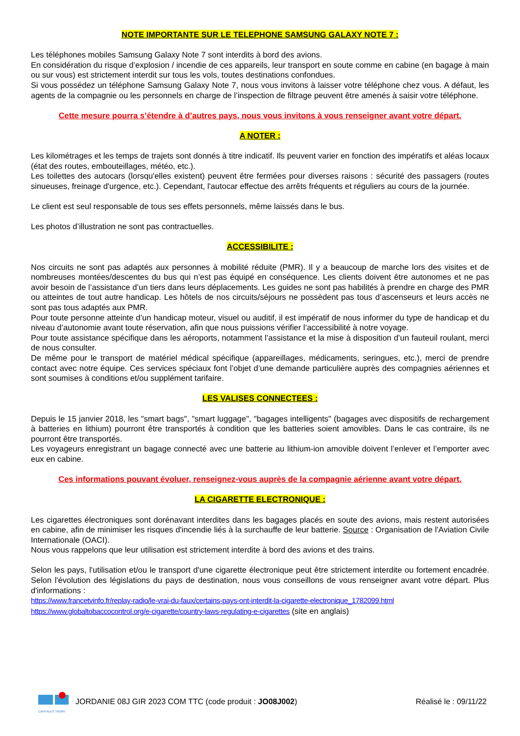NOTE IMPORTANTE SUR LE TELEPHONE SAMSUNG GALAXY NOTE 7 :
Les téléphones mobiles Samsung Galaxy Note 7 sont interdits à bord des avions.
En considération du risque d’explosion / incendie de ces appareils, leur transport en soute comme en cabine (en bagage à main ou sur vous) est strictement interdit sur tous les vols, toutes destinations confondues.
Si vous possédez un téléphone Samsung Galaxy Note 7, nous vous invitons à laisser votre téléphone chez vous. A défaut, les agents de la compagnie ou les personnels en charge de l’inspection de filtrage peuvent être amenés à saisir votre téléphone.
Cette mesure pourra s’étendre à d’autres pays, nous vous invitons à vous renseigner avant votre départ.
A NOTER :
Les kilométrages et les temps de trajets sont donnés à titre indicatif. Ils peuvent varier en fonction des impératifs et aléas locaux (état des routes, embouteillages, météo, etc.).
Les toilettes des autocars (lorsqu'elles existent) peuvent être fermées pour diverses raisons : sécurité des passagers (routes sinueuses, freinage d'urgence, etc.). Cependant, l'autocar effectue des arrêts fréquents et réguliers au cours de la journée.
Le client est seul responsable de tous ses effets personnels, même laissés dans le bus.
Les photos d’illustration ne sont pas contractuelles.
ACCESSIBILITE :
Nos circuits ne sont pas adaptés aux personnes à mobilité réduite (PMR). Il y a beaucoup de marche lors des visites et de nombreuses montées/descentes du bus qui n’est pas équipé en conséquence. Les clients doivent être autonomes et ne pas avoir besoin de l’assistance d’un tiers dans leurs déplacements. Les guides ne sont pas habilités à prendre en charge des PMR ou atteintes de tout autre handicap. Les hôtels de nos circuits/séjours ne possèdent pas tous d’ascenseurs et leurs accès ne sont pas tous adaptés aux PMR.
Pour toute personne atteinte d’un handicap moteur, visuel ou auditif, il est impératif de nous informer du type de handicap et du niveau d’autonomie avant toute réservation, afin que nous puissions vérifier l’accessibilité à notre voyage.
Pour toute assistance spécifique dans les aéroports, notamment l’assistance et la mise à disposition d’un fauteuil roulant, merci de nous consulter.
De même pour le transport de matériel médical spécifique (appareillages, médicaments, seringues, etc.), merci de prendre contact avec notre équipe. Ces services spéciaux font l’objet d’une demande particulière auprès des compagnies aériennes et sont soumises à conditions et/ou supplément tarifaire.
LES VALISES CONNECTEES :
Depuis le 15 janvier 2018, les "smart bags", "smart luggage", "bagages intelligents" (bagages avec dispositifs de rechargement à batteries en lithium) pourront être transportés à condition que les batteries soient amovibles. Dans le cas contraire, ils ne pourront être transportés.
Les voyageurs enregistrant un bagage connecté avec une batterie au lithium-ion amovible doivent l’enlever et l’emporter avec eux en cabine.
Ces informations pouvant évoluer, renseignez-vous auprès de la compagnie aérienne avant votre départ.
LA CIGARETTE ELECTRONIQUE :
Les cigarettes électroniques sont dorénavant interdites dans les bagages placés en soute des avions, mais restent autorisées en cabine, afin de minimiser les risques d'incendie liés à la surchauffe de leur batterie. Source : Organisation de l'Aviation Civile Internationale (OACI).
Nous vous rappelons que leur utilisation est strictement interdite à bord des avions et des trains.
Selon les pays, l'utilisation et/ou le transport d'une cigarette électronique peut être strictement interdite ou fortement encadrée. Selon l'évolution des législations du pays de destination, nous vous conseillons de vous renseigner avant votre départ. Plus d'informations :
https://www.francetvinfo.fr/replay-radio/le-vrai-du-faux/certains-pays-ont-interdit-la-cigarette-electronique_1782099.html
https://www.globaltobaccocontrol.org/e-cigarette/country-laws-regulating-e-cigarettes (site en anglais)
CAPITALES TOURS
JORDANIE 08J GIR 2023 COM TTC (code produit : JO08J002)
Réalisé le : 09/11/22